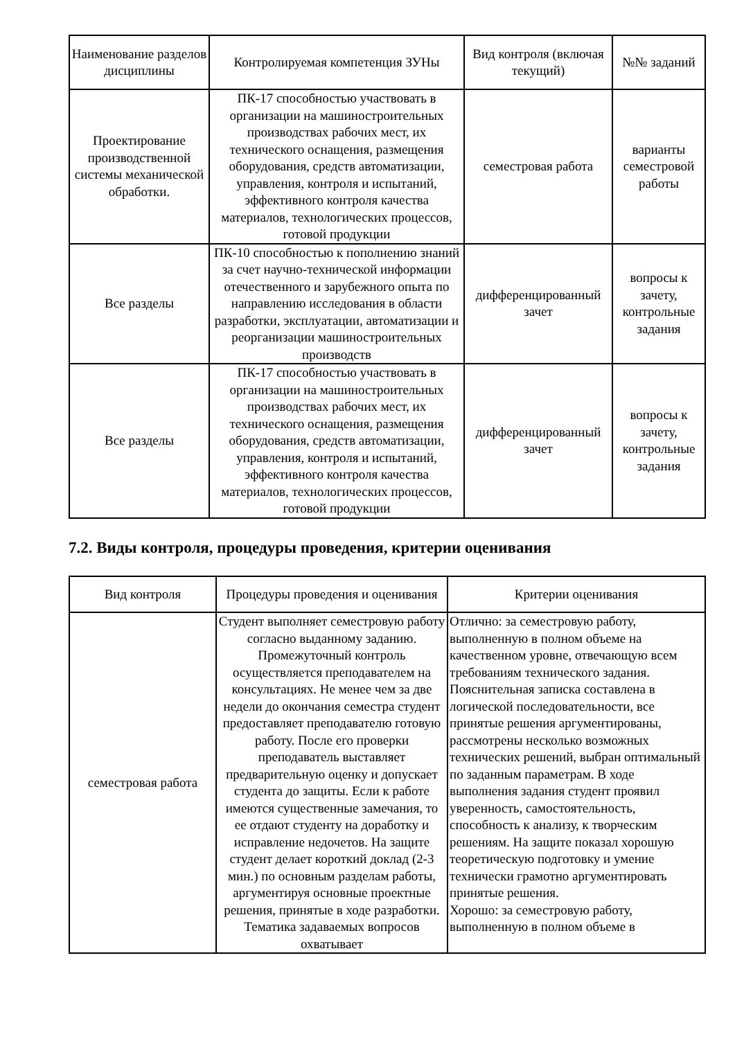| Наименование разделов дисциплины | Контролируемая компетенция ЗУНы | Вид контроля (включая текущий) | №№ заданий |
| --- | --- | --- | --- |
| Проектирование производственной системы механической обработки. | ПК-17 способностью участвовать в организации на машиностроительных производствах рабочих мест, их технического оснащения, размещения оборудования, средств автоматизации, управления, контроля и испытаний, эффективного контроля качества материалов, технологических процессов, готовой продукции | семестровая работа | варианты семестровой работы |
| Все разделы | ПК-10 способностью к пополнению знаний за счет научно-технической информации отечественного и зарубежного опыта по направлению исследования в области разработки, эксплуатации, автоматизации и реорганизации машиностроительных производств | дифференцированный зачет | вопросы к зачету, контрольные задания |
| Все разделы | ПК-17 способностью участвовать в организации на машиностроительных производствах рабочих мест, их технического оснащения, размещения оборудования, средств автоматизации, управления, контроля и испытаний, эффективного контроля качества материалов, технологических процессов, готовой продукции | дифференцированный зачет | вопросы к зачету, контрольные задания |
7.2. Виды контроля, процедуры проведения, критерии оценивания
| Вид контроля | Процедуры проведения и оценивания | Критерии оценивания |
| --- | --- | --- |
| семестровая работа | Студент выполняет семестровую работу согласно выданному заданию. Промежуточный контроль осуществляется преподавателем на консультациях. Не менее чем за две недели до окончания семестра студент предоставляет преподавателю готовую работу. После его проверки преподаватель выставляет предварительную оценку и допускает студента до защиты. Если к работе имеются существенные замечания, то ее отдают студенту на доработку и исправление недочетов. На защите студент делает короткий доклад (2-3 мин.) по основным разделам работы, аргументируя основные проектные решения, принятые в ходе разработки. Тематика задаваемых вопросов охватывает | Отлично: за семестровую работу, выполненную в полном объеме на качественном уровне, отвечающую всем требованиям технического задания. Пояснительная записка составлена в логической последовательности, все принятые решения аргументированы, рассмотрены несколько возможных технических решений, выбран оптимальный по заданным параметрам. В ходе выполнения задания студент проявил уверенность, самостоятельность, способность к анализу, к творческим решениям. На защите показал хорошую теоретическую подготовку и умение технически грамотно аргументировать принятые решения. Хорошо: за семестровую работу, выполненную в полном объеме в |